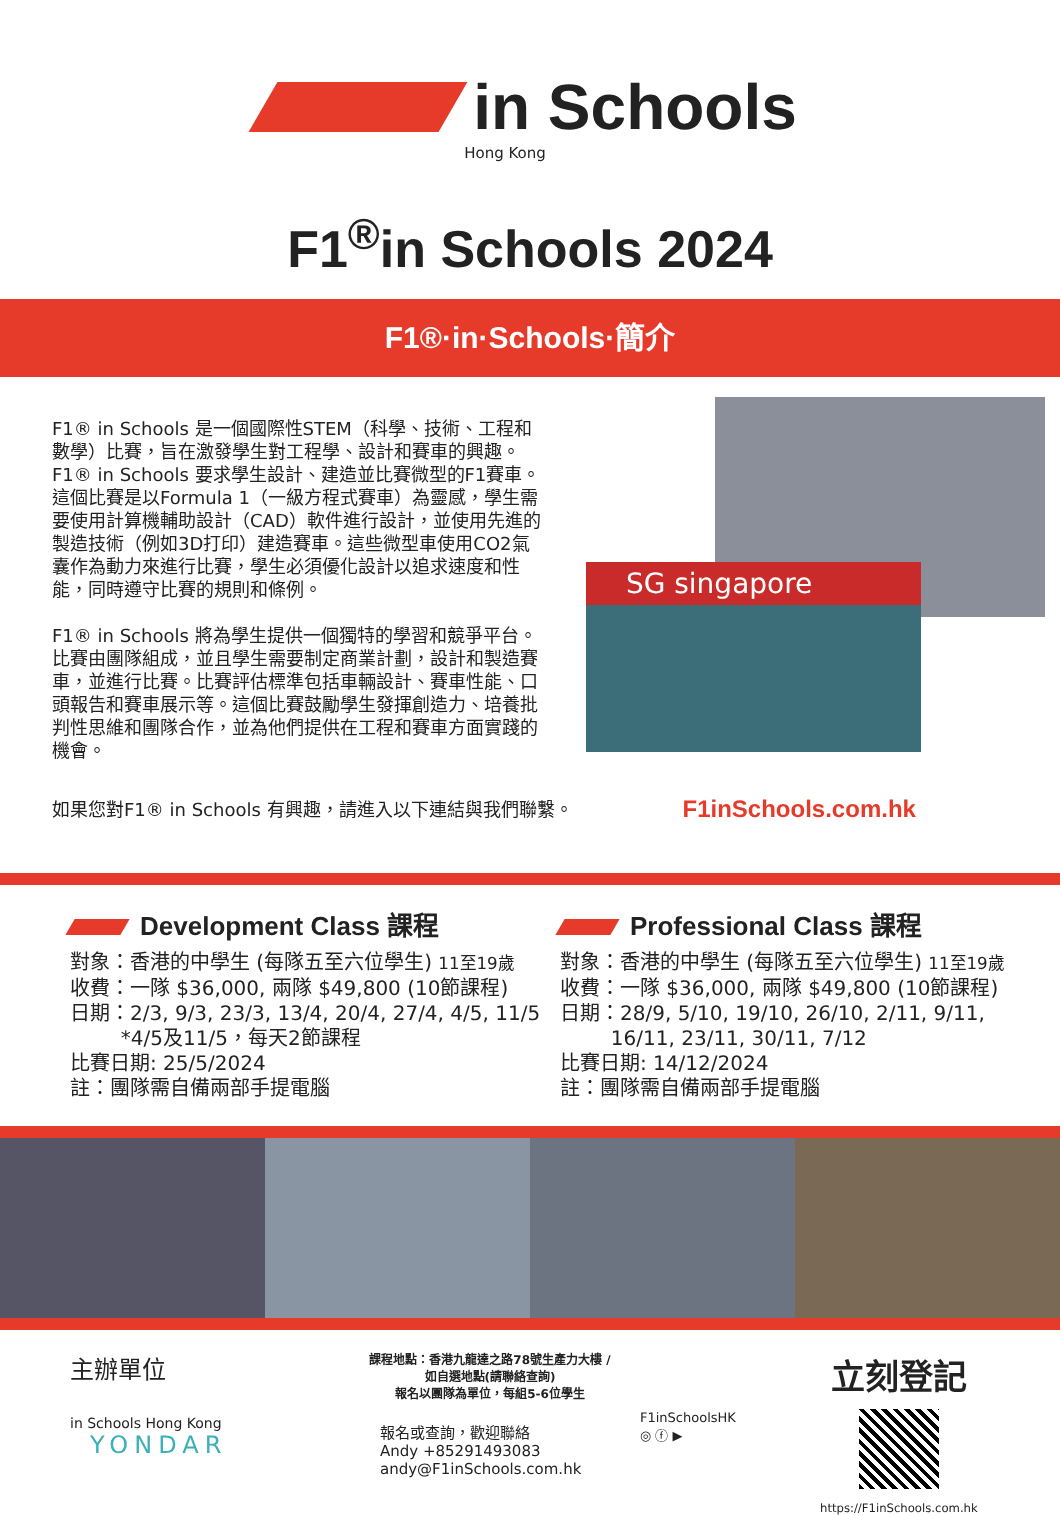in Schools
Hong Kong
F1<sup>®</sup>in Schools 2024
F1®·in·Schools·簡介
F1® in Schools 是一個國際性STEM（科學、技術、工程和數學）比賽，旨在激發學生對工程學、設計和賽車的興趣。F1® in Schools 要求學生設計、建造並比賽微型的F1賽車。這個比賽是以Formula 1（一級方程式賽車）為靈感，學生需要使用計算機輔助設計（CAD）軟件進行設計，並使用先進的製造技術（例如3D打印）建造賽車。這些微型車使用CO2氣囊作為動力來進行比賽，學生必須優化設計以追求速度和性能，同時遵守比賽的規則和條例。
F1® in Schools 將為學生提供一個獨特的學習和競爭平台。比賽由團隊組成，並且學生需要制定商業計劃，設計和製造賽車，並進行比賽。比賽評估標準包括車輛設計、賽車性能、口頭報告和賽車展示等。這個比賽鼓勵學生發揮創造力、培養批判性思維和團隊合作，並為他們提供在工程和賽車方面實踐的機會。
SG singapore
如果您對F1® in Schools 有興趣，請進入以下連結與我們聯繫。 F1inSchools.com.hk
Development Class 課程
對象：香港的中學生 (每隊五至六位學生) 11至19歲
收費：一隊 $36,000, 兩隊 $49,800 (10節課程)
日期：2/3, 9/3, 23/3, 13/4, 20/4, 27/4, 4/5, 11/5
*4/5及11/5，每天2節課程
比賽日期: 25/5/2024
註：團隊需自備兩部手提電腦
Professional Class 課程
對象：香港的中學生 (每隊五至六位學生) 11至19歲
收費：一隊 $36,000, 兩隊 $49,800 (10節課程)
日期：28/9, 5/10, 19/10, 26/10, 2/11, 9/11,
16/11, 23/11, 30/11, 7/12
比賽日期: 14/12/2024
註：團隊需自備兩部手提電腦
主辦單位
in Schools Hong Kong YONDAR
課程地點：香港九龍達之路78號生產力大樓 /
如自選地點(請聯絡查詢)
報名以團隊為單位，每組5-6位學生
報名或查詢，歡迎聯絡
Andy +85291493083
andy@F1inSchools.com.hk
F1inSchoolsHK
◎ ⓕ ▶
立刻登記
https://F1inSchools.com.hk